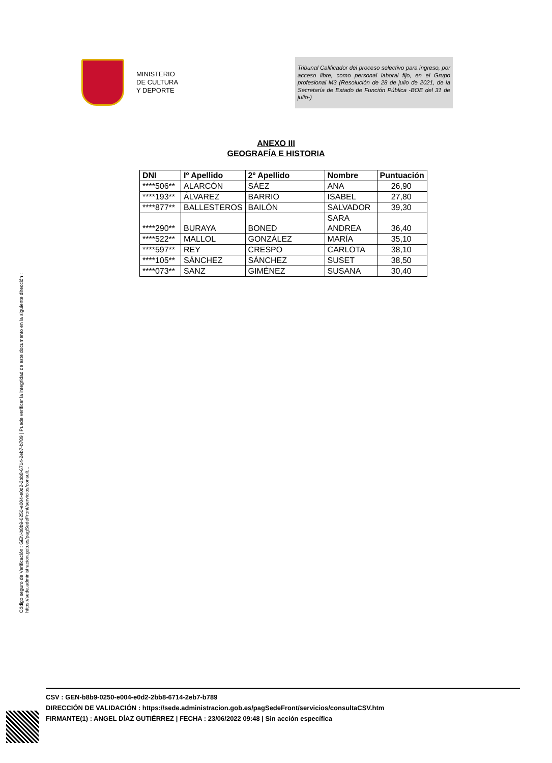MINISTERIO
DE CULTURA
Y DEPORTE
Tribunal Calificador del proceso selectivo para ingreso, por acceso libre, como personal laboral fijo, en el Grupo profesional M3 (Resolución de 28 de julio de 2021, de la Secretaría de Estado de Función Pública -BOE del 31 de julio-)
ANEXO III
GEOGRAFÍA E HISTORIA
| DNI | Iº Apellido | 2º Apellido | Nombre | Puntuación |
| --- | --- | --- | --- | --- |
| ****506** | ALARCÓN | SÁEZ | ANA | 26,90 |
| ****193** | ÁLVAREZ | BARRIO | ISABEL | 27,80 |
| ****877** | BALLESTEROS | BAILÓN | SALVADOR | 39,30 |
| ****290** | BURAYA | BONED | SARA ANDREA | 36,40 |
| ****522** | MALLOL | GONZÁLEZ | MARÍA | 35,10 |
| ****597** | REY | CRESPO | CARLOTA | 38,10 |
| ****105** | SÁNCHEZ | SÁNCHEZ | SUSET | 38,50 |
| ****073** | SANZ | GIMÉNEZ | SUSANA | 30,40 |
Código seguro de Verificación : GEN-b8b9-0250-e004-e0d2-2bb8-6714-2eb7-b789 | Puede verificar la integridad de este documento en la siguiente dirección :
https://sede.administracion.gob.es/pagSedeFront/servicios/consult...
CSV : GEN-b8b9-0250-e004-e0d2-2bb8-6714-2eb7-b789
DIRECCIÓN DE VALIDACIÓN : https://sede.administracion.gob.es/pagSedeFront/servicios/consultaCSV.htm
FIRMANTE(1) : ANGEL DÍAZ GUTIÉRREZ | FECHA : 23/06/2022 09:48 | Sin acción específica